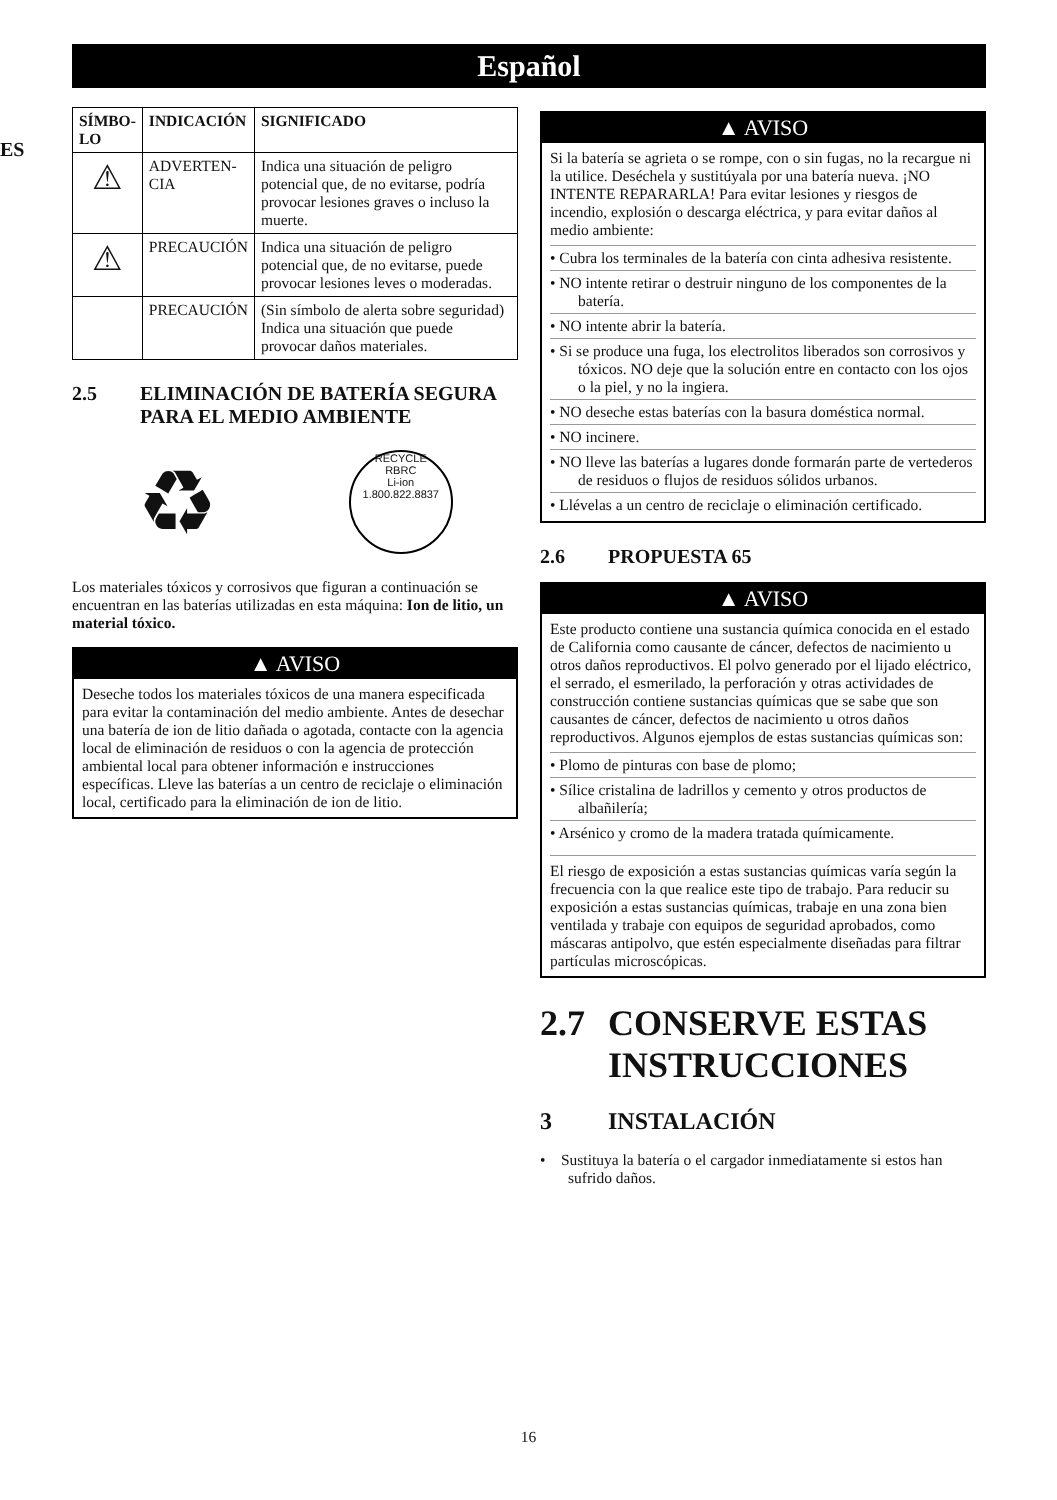Español
ES
| SÍMBO- LO | INDICACIÓN | SIGNIFICADO |
| --- | --- | --- |
| ⚠ | ADVERTEN- CIA | Indica una situación de peligro potencial que, de no evitarse, podría provocar lesiones graves o incluso la muerte. |
| ⚠ | PRECAUCIÓN | Indica una situación de peligro potencial que, de no evitarse, puede provocar lesiones leves o moderadas. |
| | PRECAUCIÓN | (Sin símbolo de alerta sobre seguridad) Indica una situación que puede provocar daños materiales. |
2.5 ELIMINACIÓN DE BATERÍA SEGURA PARA EL MEDIO AMBIENTE
♻
RECYCLE
RBRC
Li-ion
1.800.822.8837
Los materiales tóxicos y corrosivos que figuran a continuación se encuentran en las baterías utilizadas en esta máquina: Ion de litio, un material tóxico.
▲ AVISO
Deseche todos los materiales tóxicos de una manera especificada para evitar la contaminación del medio ambiente. Antes de desechar una batería de ion de litio dañada o agotada, contacte con la agencia local de eliminación de residuos o con la agencia de protección ambiental local para obtener información e instrucciones específicas. Lleve las baterías a un centro de reciclaje o eliminación local, certificado para la eliminación de ion de litio.
▲ AVISO
Si la batería se agrieta o se rompe, con o sin fugas, no la recargue ni la utilice. Deséchela y sustitúyala por una batería nueva. ¡NO INTENTE REPARARLA! Para evitar lesiones y riesgos de incendio, explosión o descarga eléctrica, y para evitar daños al medio ambiente:
• Cubra los terminales de la batería con cinta adhesiva resistente.
• NO intente retirar o destruir ninguno de los componentes de la batería.
• NO intente abrir la batería.
• Si se produce una fuga, los electrolitos liberados son corrosivos y tóxicos. NO deje que la solución entre en contacto con los ojos o la piel, y no la ingiera.
• NO deseche estas baterías con la basura doméstica normal.
• NO incinere.
• NO lleve las baterías a lugares donde formarán parte de vertederos de residuos o flujos de residuos sólidos urbanos.
• Llévelas a un centro de reciclaje o eliminación certificado.
2.6 PROPUESTA 65
▲ AVISO
Este producto contiene una sustancia química conocida en el estado de California como causante de cáncer, defectos de nacimiento u otros daños reproductivos. El polvo generado por el lijado eléctrico, el serrado, el esmerilado, la perforación y otras actividades de construcción contiene sustancias químicas que se sabe que son causantes de cáncer, defectos de nacimiento u otros daños reproductivos. Algunos ejemplos de estas sustancias químicas son:
• Plomo de pinturas con base de plomo;
• Sílice cristalina de ladrillos y cemento y otros productos de albañilería;
• Arsénico y cromo de la madera tratada químicamente.
El riesgo de exposición a estas sustancias químicas varía según la frecuencia con la que realice este tipo de trabajo. Para reducir su exposición a estas sustancias químicas, trabaje en una zona bien ventilada y trabaje con equipos de seguridad aprobados, como máscaras antipolvo, que estén especialmente diseñadas para filtrar partículas microscópicas.
2.7 CONSERVE ESTAS INSTRUCCIONES
3 INSTALACIÓN
• Sustituya la batería o el cargador inmediatamente si estos han sufrido daños.
16